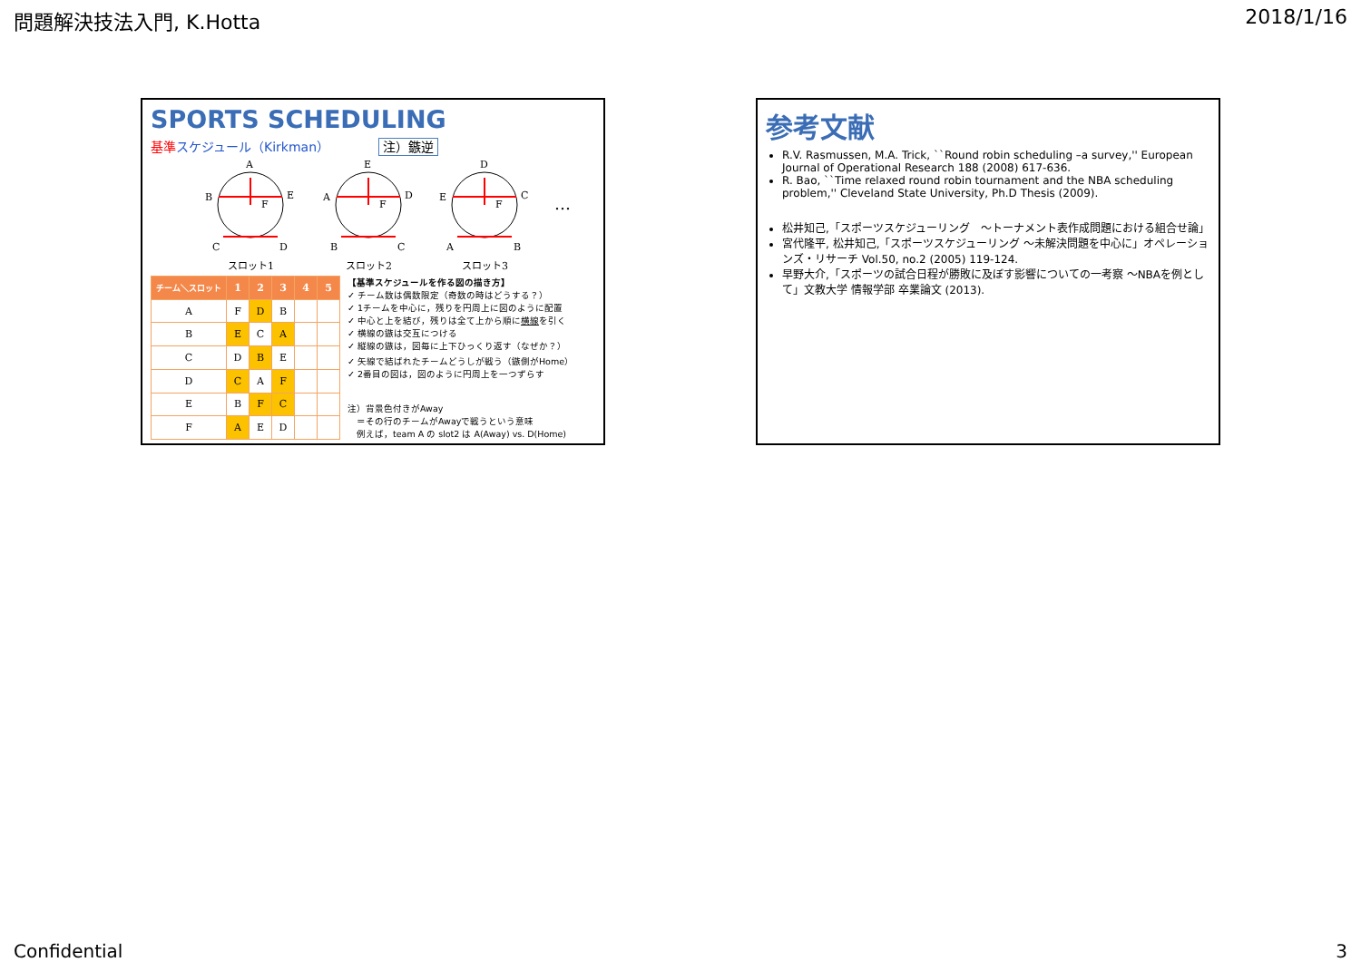問題解決技法入門, K.Hotta 2018/1/16
SPORTS SCHEDULING
基準 スケジュール（Kirkman） 注）鏃逆
A
B
E
C
D
F
E
A
D
B
C
F
D
E
C
A
B
F
…
スロット1
スロット2
スロット3
| チーム＼スロット | 1 | 2 | 3 | 4 | 5 |
| --- | --- | --- | --- | --- | --- |
| A | F | D | B | | |
| B | E | C | A | | |
| C | D | B | E | | |
| D | C | A | F | | |
| E | B | F | C | | |
| F | A | E | D | | |
【基準スケジュールを作る図の描き方】
✓ チーム数は偶数限定（奇数の時はどうする？）
✓ 1チームを中心に，残りを円周上に図のように配置
✓ 中心と上を結び，残りは全て上から順に横線を引く
✓ 横線の鏃は交互につける
✓ 縦線の鏃は，図毎に上下ひっくり返す（なぜか？）
✓ 矢線で結ばれたチームどうしが戦う（鏃側がHome）
✓ 2番目の図は，図のように円周上を一つずらす
注）背景色付きがAway
　＝その行のチームがAwayで戦うという意味
　例えば，team A の slot2 は A(Away) vs. D(Home)
参考文献
R.V. Rasmussen, M.A. Trick, ``Round robin scheduling –a survey,'' European Journal of Operational Research 188 (2008) 617-636.
R. Bao, ``Time relaxed round robin tournament and the NBA scheduling problem,'' Cleveland State University, Ph.D Thesis (2009).
松井知己,「スポーツスケジューリング　～トーナメント表作成問題における組合せ論」
宮代隆平, 松井知己,「スポーツスケジューリング ～未解決問題を中心に」オペレーションズ・リサーチ Vol.50, no.2 (2005) 119-124.
早野大介,「スポーツの試合日程が勝敗に及ぼす影響についての一考察 ～NBAを例として」文教大学 情報学部 卒業論文 (2013).
Confidential 3